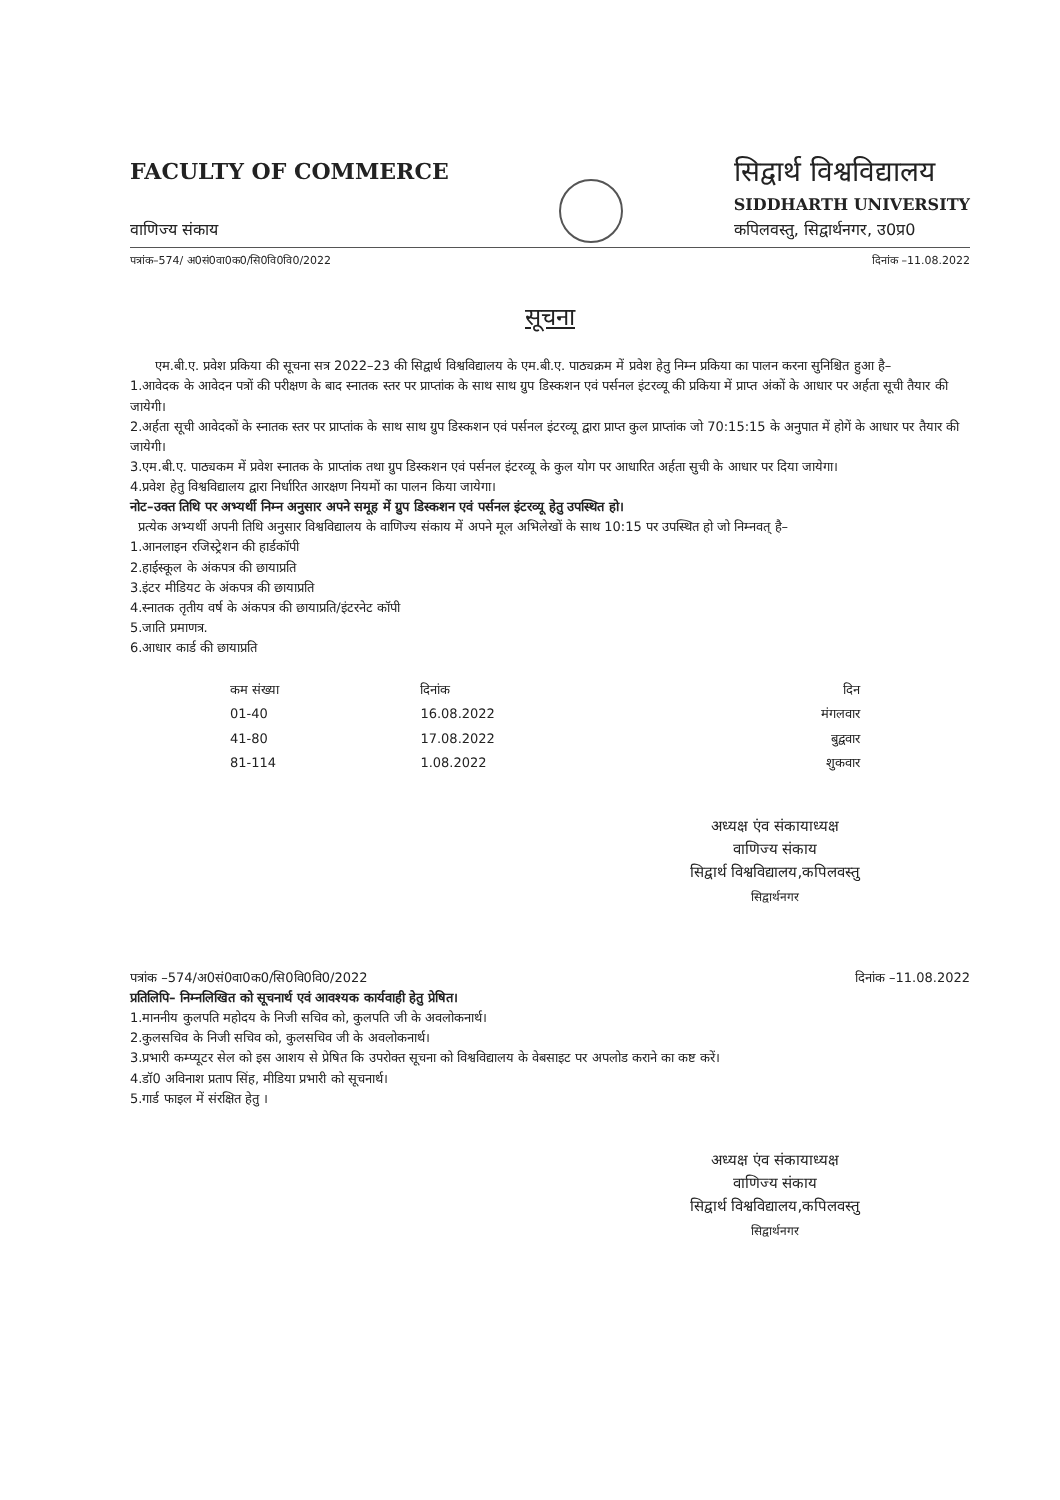FACULTY OF COMMERCE
वाणिज्य संकाय
सिद्वार्थ विश्वविद्यालय
SIDDHARTH UNIVERSITY
कपिलवस्तु, सिद्वार्थनगर, उ0प्र0
पत्रांक–574/ अ0सं0वा0क0/सि0वि0वि0/2022 दिनांक –11.08.2022
सूचना
एम.बी.ए. प्रवेश प्रकिया की सूचना सत्र 2022–23 की सिद्वार्थ विश्वविद्यालय के एम.बी.ए. पाठ्यक्रम में प्रवेश हेतु निम्न प्रकिया का पालन करना सुनिश्चित हुआ है–
1.आवेदक के आवेदन पत्रों की परीक्षण के बाद स्नातक स्तर पर प्राप्तांक के साथ साथ ग्रुप डिस्कशन एवं पर्सनल इंटरव्यू की प्रकिया में प्राप्त अंकों के आधार पर अर्हता सूची तैयार की जायेगी।
2.अर्हता सूची आवेदकों के स्नातक स्तर पर प्राप्तांक के साथ साथ ग्रुप डिस्कशन एवं पर्सनल इंटरव्यू द्वारा प्राप्त कुल प्राप्तांक जो 70:15:15 के अनुपात में होगें के आधार पर तैयार की जायेगी।
3.एम.बी.ए. पाठ्यकम में प्रवेश स्नातक के प्राप्तांक तथा ग्रुप डिस्कशन एवं पर्सनल इंटरव्यू के कुल योग पर आधारित अर्हता सुची के आधार पर दिया जायेगा।
4.प्रवेश हेतु विश्वविद्यालय द्वारा निर्धारित आरक्षण नियमों का पालन किया जायेगा।
नोट–उक्त तिथि पर अभ्यर्थी निम्न अनुसार अपने समूह में ग्रुप डिस्कशन एवं पर्सनल इंटरव्यू हेतु उपस्थित हो।
प्रत्येक अभ्यर्थी अपनी तिथि अनुसार विश्वविद्यालय के वाणिज्य संकाय में अपने मूल अभिलेखों के साथ 10:15 पर उपस्थित हो जो निम्नवत् है–
1.आनलाइन रजिस्ट्रेशन की हार्डकॉपी
2.हाईस्कूल के अंकपत्र की छायाप्रति
3.इंटर मीडियट के अंकपत्र की छायाप्रति
4.स्नातक तृतीय वर्ष के अंकपत्र की छायाप्रति/इंटरनेट कॉपी
5.जाति प्रमाणत्र.
6.आधार कार्ड की छायाप्रति
| कम संख्या | दिनांक | दिन |
| --- | --- | --- |
| 01-40 | 16.08.2022 | मंगलवार |
| 41-80 | 17.08.2022 | बुद्ववार |
| 81-114 | 1.08.2022 | शुकवार |
अध्यक्ष एंव संकायाध्यक्ष
वाणिज्य संकाय
सिद्वार्थ विश्वविद्यालय,कपिलवस्तु
सिद्वार्थनगर
पत्रांक –574/अ0सं0वा0क0/सि0वि0वि0/2022 दिनांक –11.08.2022
प्रतिलिपि– निम्नलिखित को सूचनार्थ एवं आवश्यक कार्यवाही हेतु प्रेषित।
1.माननीय कुलपति महोदय के निजी सचिव को, कुलपति जी के अवलोकनार्थ।
2.कुलसचिव के निजी सचिव को, कुलसचिव जी के अवलोकनार्थ।
3.प्रभारी कम्प्यूटर सेल को इस आशय से प्रेषित कि उपरोक्त सूचना को विश्वविद्यालय के वेबसाइट पर अपलोड कराने का कष्ट करें।
4.डॉ0 अविनाश प्रताप सिंह, मीडिया प्रभारी को सूचनार्थ।
5.गार्ड फाइल में संरक्षित हेतु ।
अध्यक्ष एंव संकायाध्यक्ष
वाणिज्य संकाय
सिद्वार्थ विश्वविद्यालय,कपिलवस्तु
सिद्वार्थनगर